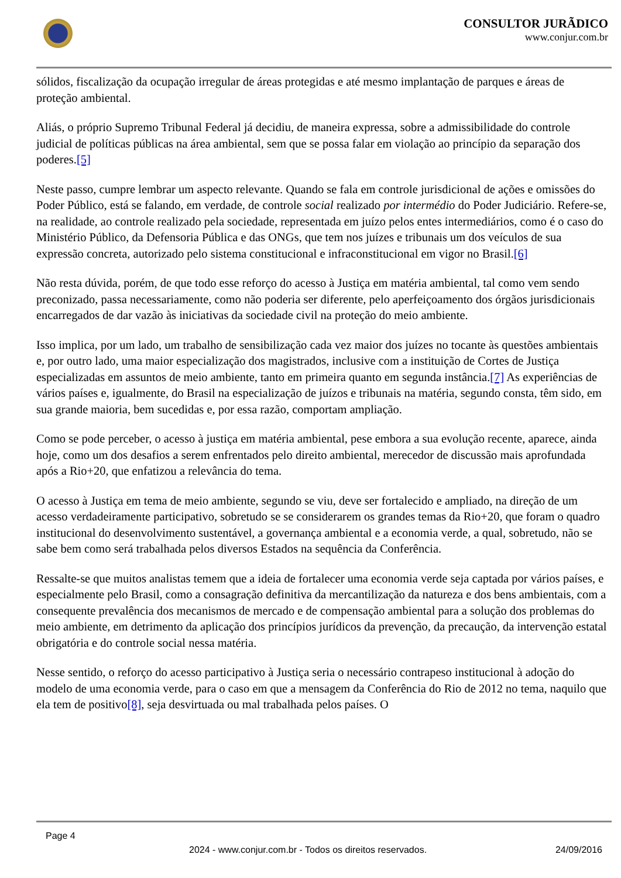CONSULTOR JURÃDICO
www.conjur.com.br
sólidos, fiscalização da ocupação irregular de áreas protegidas e até mesmo implantação de parques e áreas de proteção ambiental.
Aliás, o próprio Supremo Tribunal Federal já decidiu, de maneira expressa, sobre a admissibilidade do controle judicial de políticas públicas na área ambiental, sem que se possa falar em violação ao princípio da separação dos poderes.[5]
Neste passo, cumpre lembrar um aspecto relevante. Quando se fala em controle jurisdicional de ações e omissões do Poder Público, está se falando, em verdade, de controle social realizado por intermédio do Poder Judiciário. Refere-se, na realidade, ao controle realizado pela sociedade, representada em juízo pelos entes intermediários, como é o caso do Ministério Público, da Defensoria Pública e das ONGs, que tem nos juízes e tribunais um dos veículos de sua expressão concreta, autorizado pelo sistema constitucional e infraconstitucional em vigor no Brasil.[6]
Não resta dúvida, porém, de que todo esse reforço do acesso à Justiça em matéria ambiental, tal como vem sendo preconizado, passa necessariamente, como não poderia ser diferente, pelo aperfeiçoamento dos órgãos jurisdicionais encarregados de dar vazão às iniciativas da sociedade civil na proteção do meio ambiente.
Isso implica, por um lado, um trabalho de sensibilização cada vez maior dos juízes no tocante às questões ambientais e, por outro lado, uma maior especialização dos magistrados, inclusive com a instituição de Cortes de Justiça especializadas em assuntos de meio ambiente, tanto em primeira quanto em segunda instância.[7] As experiências de vários países e, igualmente, do Brasil na especialização de juízos e tribunais na matéria, segundo consta, têm sido, em sua grande maioria, bem sucedidas e, por essa razão, comportam ampliação.
Como se pode perceber, o acesso à justiça em matéria ambiental, pese embora a sua evolução recente, aparece, ainda hoje, como um dos desafios a serem enfrentados pelo direito ambiental, merecedor de discussão mais aprofundada após a Rio+20, que enfatizou a relevância do tema.
O acesso à Justiça em tema de meio ambiente, segundo se viu, deve ser fortalecido e ampliado, na direção de um acesso verdadeiramente participativo, sobretudo se se considerarem os grandes temas da Rio+20, que foram o quadro institucional do desenvolvimento sustentável, a governança ambiental e a economia verde, a qual, sobretudo, não se sabe bem como será trabalhada pelos diversos Estados na sequência da Conferência.
Ressalte-se que muitos analistas temem que a ideia de fortalecer uma economia verde seja captada por vários países, e especialmente pelo Brasil, como a consagração definitiva da mercantilização da natureza e dos bens ambientais, com a consequente prevalência dos mecanismos de mercado e de compensação ambiental para a solução dos problemas do meio ambiente, em detrimento da aplicação dos princípios jurídicos da prevenção, da precaução, da intervenção estatal obrigatória e do controle social nessa matéria.
Nesse sentido, o reforço do acesso participativo à Justiça seria o necessário contrapeso institucional à adoção do modelo de uma economia verde, para o caso em que a mensagem da Conferência do Rio de 2012 no tema, naquilo que ela tem de positivo[8], seja desvirtuada ou mal trabalhada pelos países. O
Page 4
2024 - www.conjur.com.br - Todos os direitos reservados. 24/09/2016